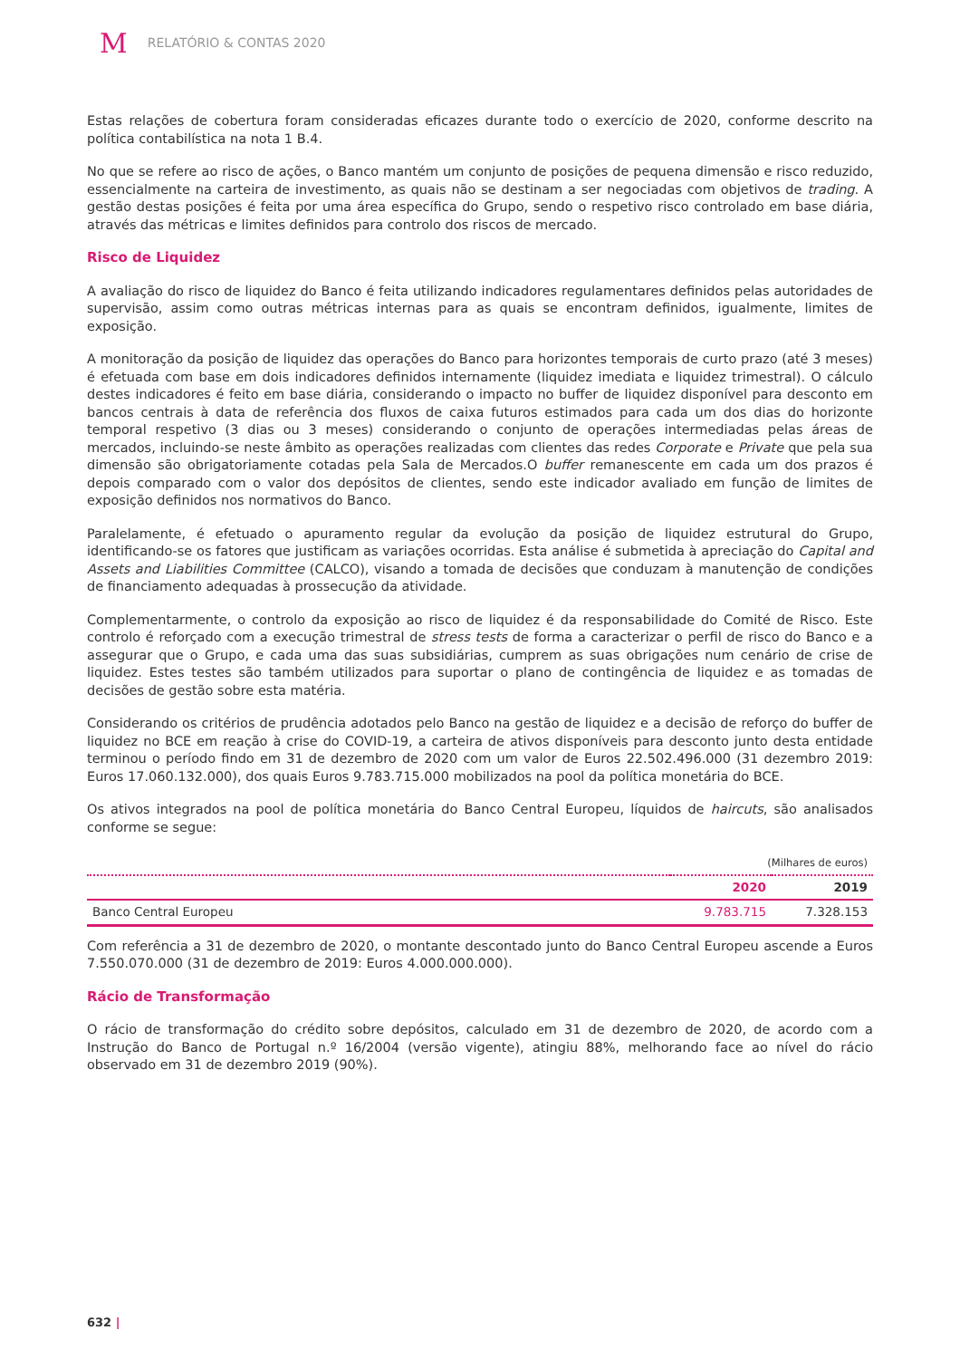M RELATÓRIO & CONTAS 2020
Estas relações de cobertura foram consideradas eficazes durante todo o exercício de 2020, conforme descrito na política contabilística na nota 1 B.4.
No que se refere ao risco de ações, o Banco mantém um conjunto de posições de pequena dimensão e risco reduzido, essencialmente na carteira de investimento, as quais não se destinam a ser negociadas com objetivos de trading. A gestão destas posições é feita por uma área específica do Grupo, sendo o respetivo risco controlado em base diária, através das métricas e limites definidos para controlo dos riscos de mercado.
Risco de Liquidez
A avaliação do risco de liquidez do Banco é feita utilizando indicadores regulamentares definidos pelas autoridades de supervisão, assim como outras métricas internas para as quais se encontram definidos, igualmente, limites de exposição.
A monitoração da posição de liquidez das operações do Banco para horizontes temporais de curto prazo (até 3 meses) é efetuada com base em dois indicadores definidos internamente (liquidez imediata e liquidez trimestral). O cálculo destes indicadores é feito em base diária, considerando o impacto no buffer de liquidez disponível para desconto em bancos centrais à data de referência dos fluxos de caixa futuros estimados para cada um dos dias do horizonte temporal respetivo (3 dias ou 3 meses) considerando o conjunto de operações intermediadas pelas áreas de mercados, incluindo-se neste âmbito as operações realizadas com clientes das redes Corporate e Private que pela sua dimensão são obrigatoriamente cotadas pela Sala de Mercados.O buffer remanescente em cada um dos prazos é depois comparado com o valor dos depósitos de clientes, sendo este indicador avaliado em função de limites de exposição definidos nos normativos do Banco.
Paralelamente, é efetuado o apuramento regular da evolução da posição de liquidez estrutural do Grupo, identificando-se os fatores que justificam as variações ocorridas. Esta análise é submetida à apreciação do Capital and Assets and Liabilities Committee (CALCO), visando a tomada de decisões que conduzam à manutenção de condições de financiamento adequadas à prossecução da atividade.
Complementarmente, o controlo da exposição ao risco de liquidez é da responsabilidade do Comité de Risco. Este controlo é reforçado com a execução trimestral de stress tests de forma a caracterizar o perfil de risco do Banco e a assegurar que o Grupo, e cada uma das suas subsidiárias, cumprem as suas obrigações num cenário de crise de liquidez. Estes testes são também utilizados para suportar o plano de contingência de liquidez e as tomadas de decisões de gestão sobre esta matéria.
Considerando os critérios de prudência adotados pelo Banco na gestão de liquidez e a decisão de reforço do buffer de liquidez no BCE em reação à crise do COVID-19, a carteira de ativos disponíveis para desconto junto desta entidade terminou o período findo em 31 de dezembro de 2020 com um valor de Euros 22.502.496.000 (31 dezembro 2019: Euros 17.060.132.000), dos quais Euros 9.783.715.000 mobilizados na pool da política monetária do BCE.
Os ativos integrados na pool de política monetária do Banco Central Europeu, líquidos de haircuts, são analisados conforme se segue:
| (Milhares de euros) | | |
| | 2020 | 2019 |
| Banco Central Europeu | 9.783.715 | 7.328.153 |
Com referência a 31 de dezembro de 2020, o montante descontado junto do Banco Central Europeu ascende a Euros 7.550.070.000 (31 de dezembro de 2019: Euros 4.000.000.000).
Rácio de Transformação
O rácio de transformação do crédito sobre depósitos, calculado em 31 de dezembro de 2020, de acordo com a Instrução do Banco de Portugal n.º 16/2004 (versão vigente), atingiu 88%, melhorando face ao nível do rácio observado em 31 de dezembro 2019 (90%).
632 |